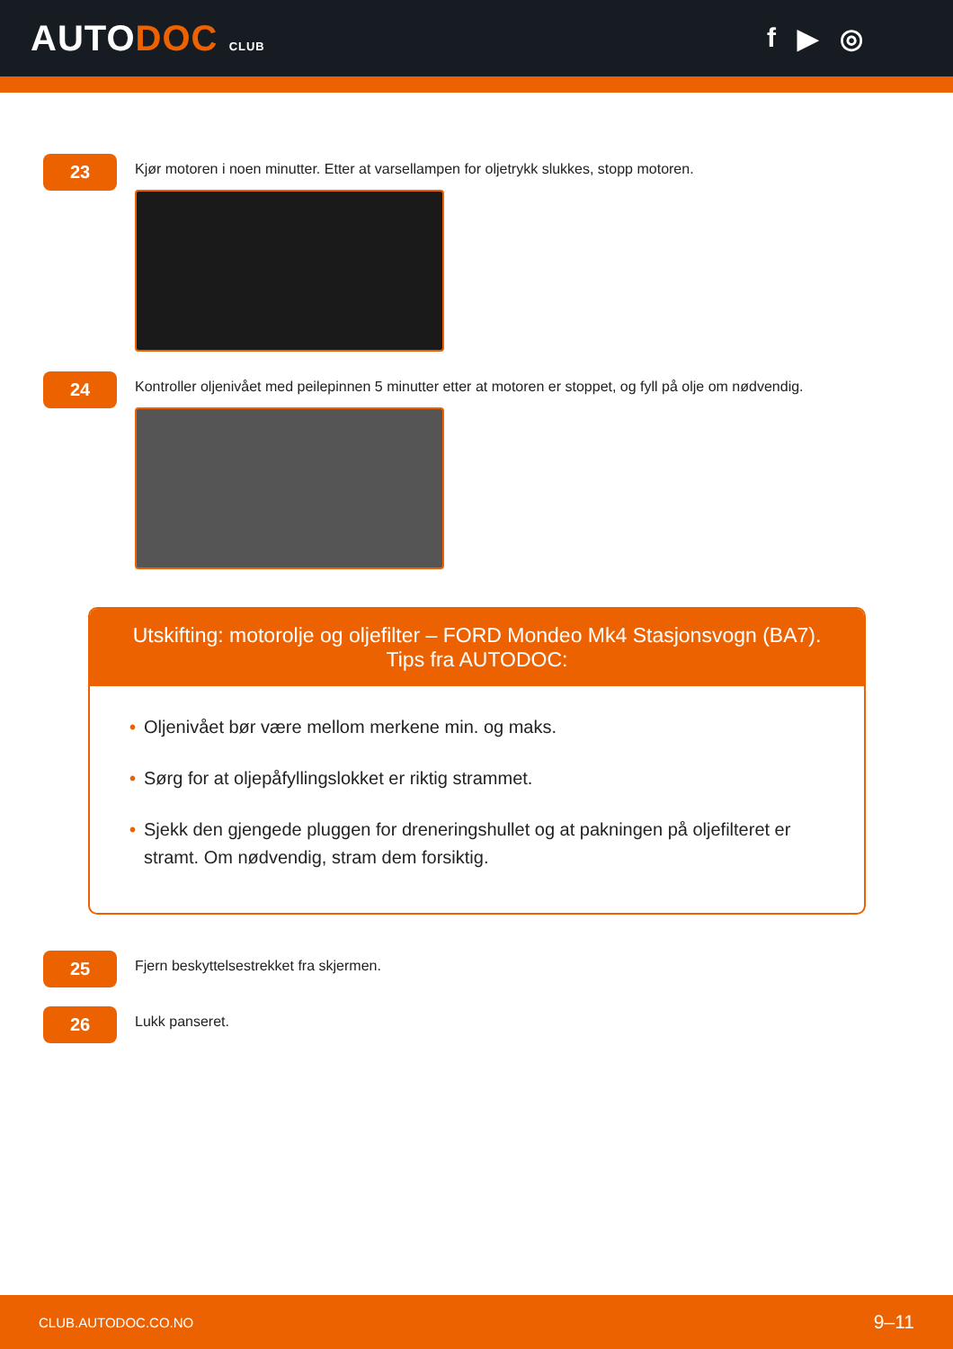AUTODOC CLUB
f ▶ ◎
23
Kjør motoren i noen minutter. Etter at varsellampen for oljetrykk slukkes, stopp motoren.
24
Kontroller oljenivået med peilepinnen 5 minutter etter at motoren er stoppet, og fyll på olje om nødvendig.
Utskifting: motorolje og oljefilter – FORD Mondeo Mk4 Stasjonsvogn (BA7).
Tips fra AUTODOC:
• Oljenivået bør være mellom merkene min. og maks.
• Sørg for at oljepåfyllingslokket er riktig strammet.
• Sjekk den gjengede pluggen for dreneringshullet og at pakningen på oljefilteret er stramt. Om nødvendig, stram dem forsiktig.
25
Fjern beskyttelsestrekket fra skjermen.
26
Lukk panseret.
CLUB.AUTODOC.CO.NO 9–11